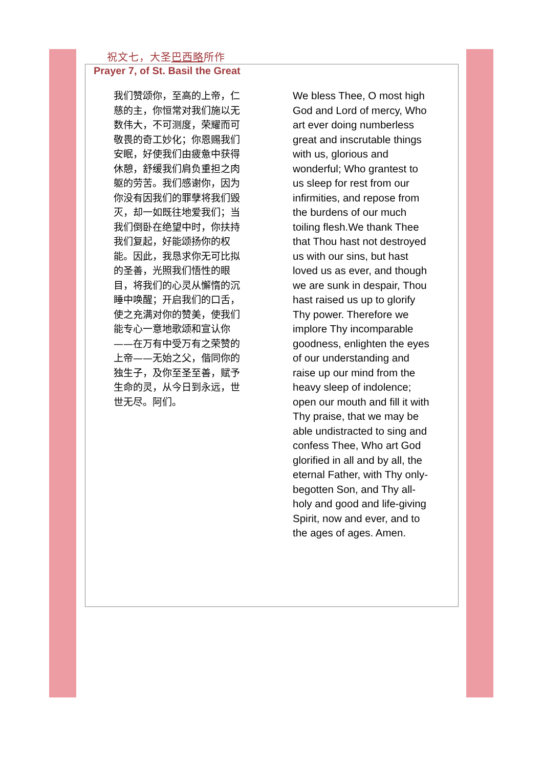祝文七，大圣巴西略所作
Prayer 7, of St. Basil the Great
我们赞颂你，至高的上帝，仁慈的主，你恒常对我们施以无数伟大，不可测度，荣耀而可敬畏的奇工妙化；你恩赐我们安眠，好使我们由疲惫中获得休憩，舒缓我们肩负重担之肉躯的劳苦。我们感谢你，因为你没有因我们的罪孽将我们毁灭，却一如既往地爱我们；当我们倒卧在绝望中时，你扶持我们复起，好能颂扬你的权能。因此，我恳求你无可比拟的圣善，光照我们悟性的眼目，将我们的心灵从懈惰的沉睡中唤醒；开启我们的口舌，使之充满对你的赞美，使我们能专心一意地歌颂和宣认你——在万有中受万有之荣赞的上帝——无始之父，偕同你的独生子，及你至圣至善，赋予生命的灵，从今日到永远，世世无尽。阿们。
We bless Thee, O most high God and Lord of mercy, Who art ever doing numberless great and inscrutable things with us, glorious and wonderful; Who grantest to us sleep for rest from our infirmities, and repose from the burdens of our much toiling flesh.We thank Thee that Thou hast not destroyed us with our sins, but hast loved us as ever, and though we are sunk in despair, Thou hast raised us up to glorify Thy power. Therefore we implore Thy incomparable goodness, enlighten the eyes of our understanding and raise up our mind from the heavy sleep of indolence; open our mouth and fill it with Thy praise, that we may be able undistracted to sing and confess Thee, Who art God glorified in all and by all, the eternal Father, with Thy only-begotten Son, and Thy all-holy and good and life-giving Spirit, now and ever, and to the ages of ages. Amen.